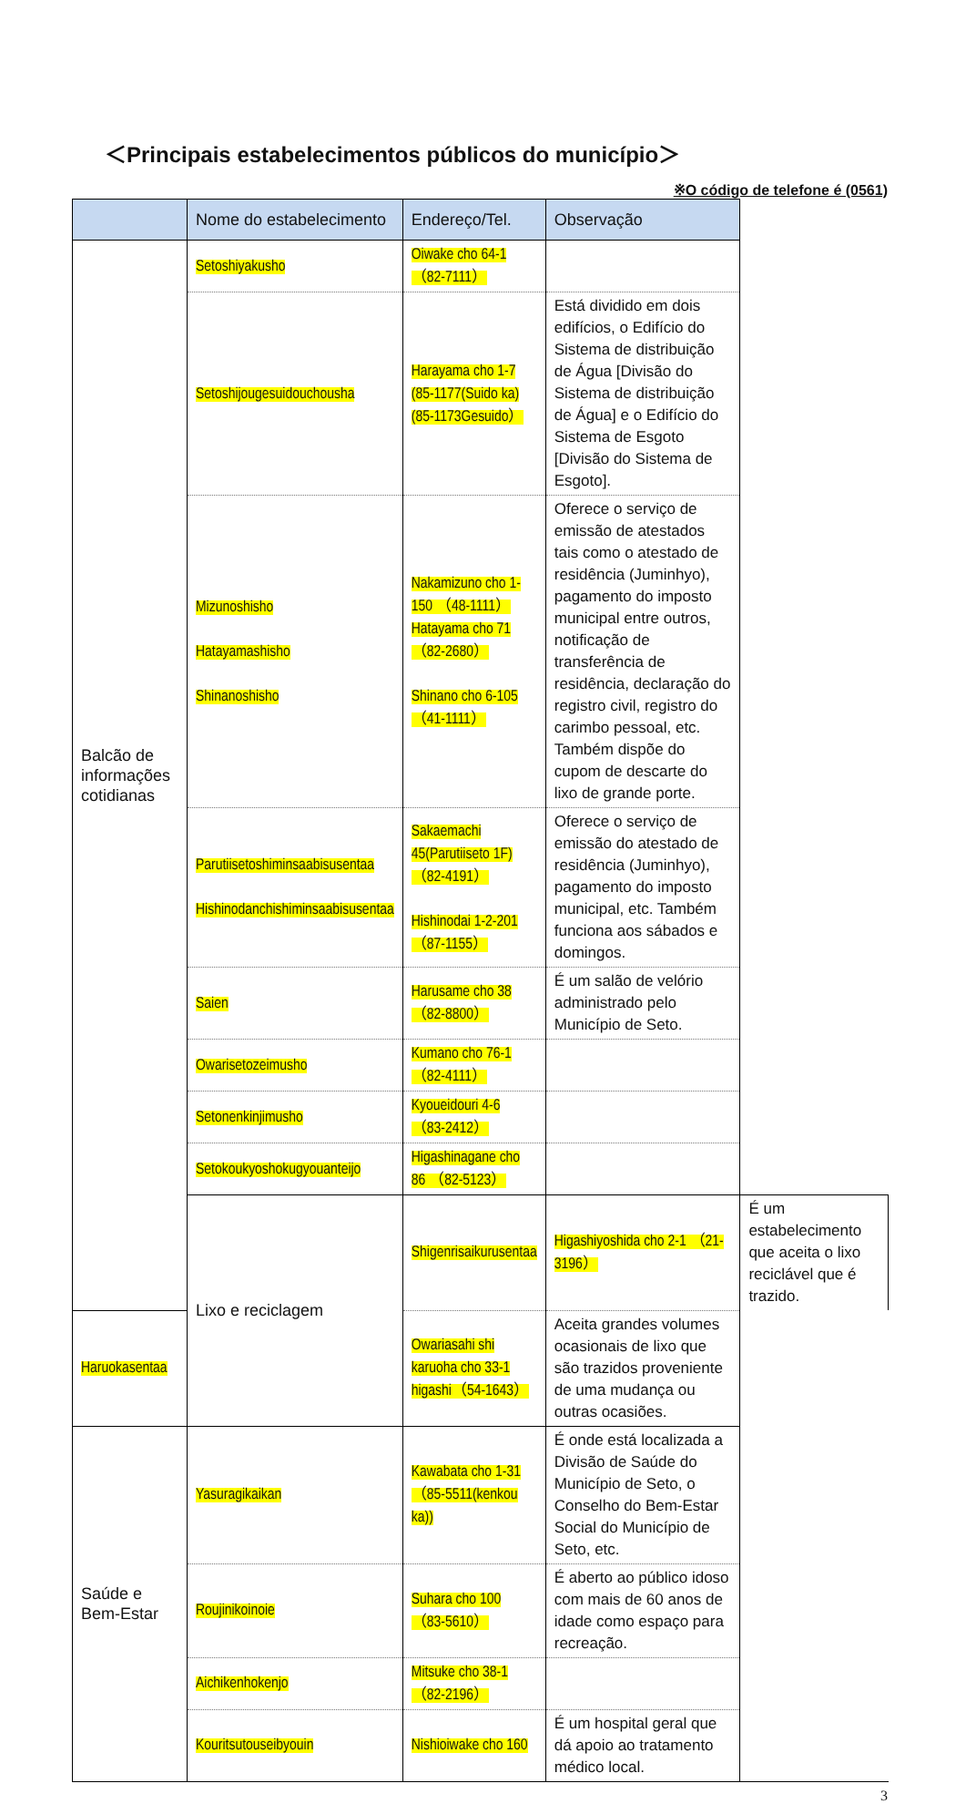＜Principais estabelecimentos públicos do município＞
※O código de telefone é (0561)
| | Nome do estabelecimento | Endereço/Tel. | Observação | |
| --- | --- | --- | --- | --- |
| Balcão de informações cotidianas | Setoshiyakusho | Oiwake cho 64-1 （82-7111） | | |
| | Setoshijougesuidouchousha | Harayama cho 1-7 (85-1177(Suido ka) (85-1173Gesuido） | Está dividido em dois edifícios, o Edifício do Sistema de distribuição de Água [Divisão do Sistema de distribuição de Água] e o Edifício do Sistema de Esgoto [Divisão do Sistema de Esgoto]. | |
| | Mizunoshisho Hatayamashisho Shinanoshisho | Nakamizuno cho 1-150 （48-1111） Hatayama cho 71 （82-2680） Shinano cho 6-105 （41-1111） | Oferece o serviço de emissão de atestados tais como o atestado de residência (Juminhyo), pagamento do imposto municipal entre outros, notificação de transferência de residência, declaração do registro civil, registro do carimbo pessoal, etc. Também dispõe do cupom de descarte do lixo de grande porte. | |
| | Parutiisetoshiminsaabisusentaa Hishinodanchishiminsaabisusentaa | Sakaemachi 45(Parutiiseto 1F) （82-4191） Hishinodai 1-2-201 （87-1155） | Oferece o serviço de emissão do atestado de residência (Juminhyo), pagamento do imposto municipal, etc. Também funciona aos sábados e domingos. | |
| | Saien | Harusame cho 38 （82-8800） | É um salão de velório administrado pelo Município de Seto. | |
| | Owarisetozeimusho | Kumano cho 76-1 （82-4111） | | |
| | Setonenkinjimusho | Kyoueidouri 4-6 （83-2412） | | |
| | Setokoukyoshokugyouanteijo | Higashinagane cho 86 （82-5123） | | |
| | Lixo e reciclagem | Shigenrisaikurusentaa | Higashiyoshida cho 2-1 （21-3196） | É um estabelecimento que aceita o lixo reciclável que é trazido. |
| Haruokasentaa | | Owariasahi shi karuoha cho 33-1 higashi（54-1643） | Aceita grandes volumes ocasionais de lixo que são trazidos proveniente de uma mudança ou outras ocasiões. | |
| Saúde e Bem-Estar | Yasuragikaikan | Kawabata cho 1-31 （85-5511(kenkou ka)) | É onde está localizada a Divisão de Saúde do Município de Seto, o Conselho do Bem-Estar Social do Município de Seto, etc. | |
| | Roujinikoinoie | Suhara cho 100 （83-5610） | É aberto ao público idoso com mais de 60 anos de idade como espaço para recreação. | |
| | Aichikenhokenjo | Mitsuke cho 38-1 （82-2196） | | |
| | Kouritsutouseibyouin | Nishioiwake cho 160 | É um hospital geral que dá apoio ao tratamento médico local. | |
3